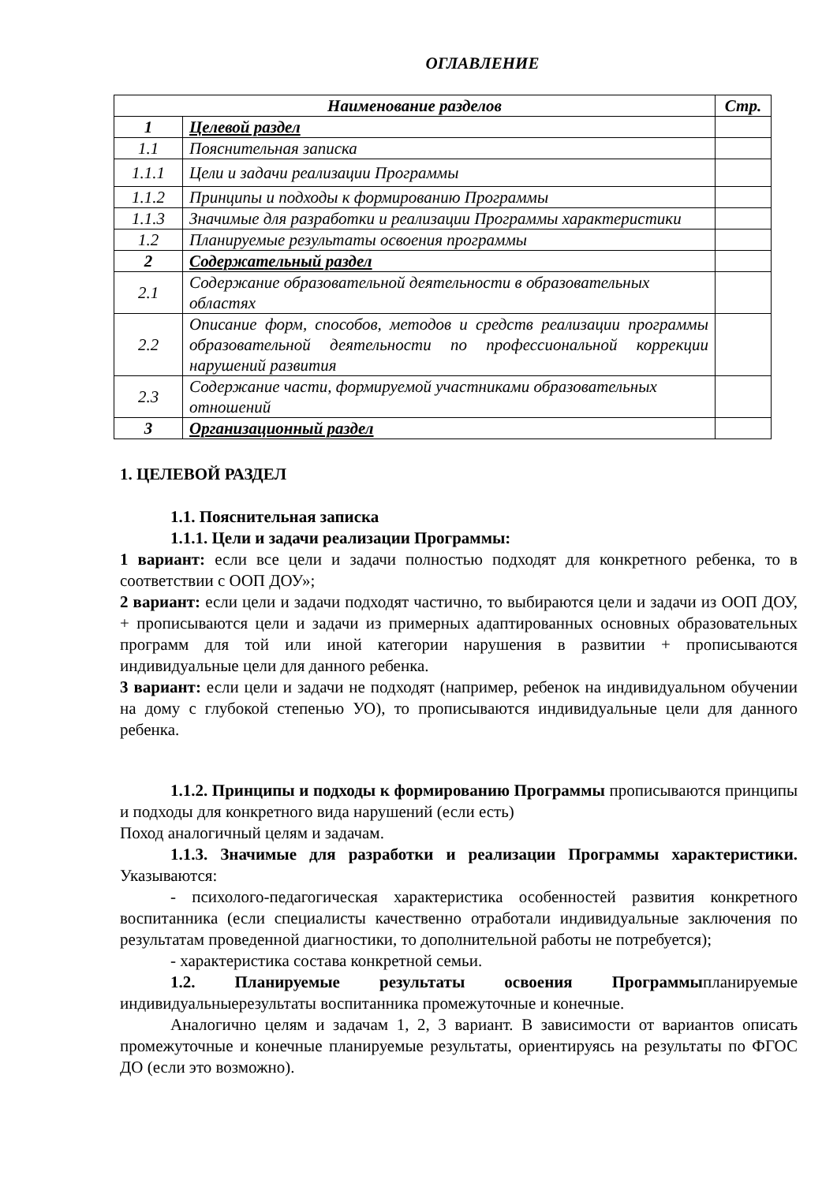ОГЛАВЛЕНИЕ
| Наименование разделов | | Стр. |
| --- | --- | --- |
| 1 | Целевой раздел | |
| 1.1 | Пояснительная записка | |
| 1.1.1 | Цели и задачи реализации Программы | |
| 1.1.2 | Принципы и подходы к формированию Программы | |
| 1.1.3 | Значимые для разработки и реализации Программы характеристики | |
| 1.2 | Планируемые результаты освоения программы | |
| 2 | Содержательный раздел | |
| 2.1 | Содержание образовательной деятельности в образовательных областях | |
| 2.2 | Описание форм, способов, методов и средств реализации программы образовательной деятельности по профессиональной коррекции нарушений развития | |
| 2.3 | Содержание части, формируемой участниками образовательных отношений | |
| 3 | Организационный раздел | |
1. ЦЕЛЕВОЙ РАЗДЕЛ
1.1. Пояснительная записка
1.1.1. Цели и задачи реализации Программы:
1 вариант: если все цели и задачи полностью подходят для конкретного ребенка, то в соответствии с ООП ДОУ»;
2 вариант: если цели и задачи подходят частично, то выбираются цели и задачи из ООП ДОУ, + прописываются цели и задачи из примерных адаптированных основных образовательных программ для той или иной категории нарушения в развитии + прописываются индивидуальные цели для данного ребенка.
3 вариант: если цели и задачи не подходят (например, ребенок на индивидуальном обучении на дому с глубокой степенью УО), то прописываются индивидуальные цели для данного ребенка.
1.1.2. Принципы и подходы к формированию Программы прописываются принципы и подходы для конкретного вида нарушений (если есть)
Поход аналогичный целям и задачам.
1.1.3. Значимые для разработки и реализации Программы характеристики. Указываются:
- психолого-педагогическая характеристика особенностей развития конкретного воспитанника (если специалисты качественно отработали индивидуальные заключения по результатам проведенной диагностики, то дополнительной работы не потребуется);
- характеристика состава конкретной семьи.
1.2. Планируемые результаты освоения Программыпланируемые индивидуальныерезультаты воспитанника промежуточные и конечные.
Аналогично целям и задачам 1, 2, 3 вариант. В зависимости от вариантов описать промежуточные и конечные планируемые результаты, ориентируясь на результаты по ФГОС ДО (если это возможно).